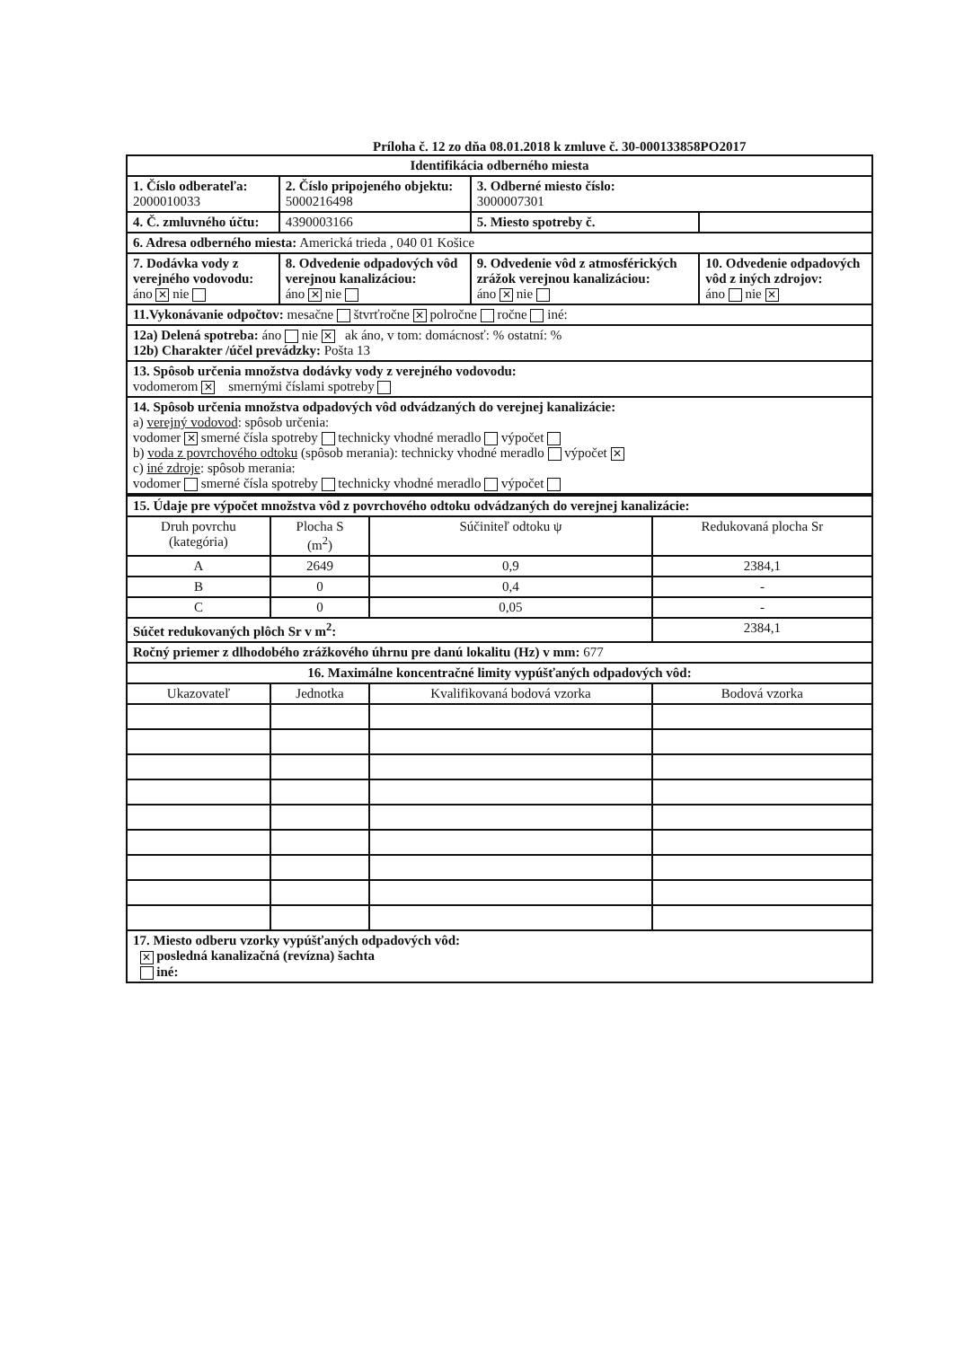Príloha č. 12 zo dňa 08.01.2018 k zmluve č. 30-000133858PO2017
| Identifikácia odberného miesta | | | |
| 1. Číslo odberateľa: 2000010033 | 2. Číslo pripojeného objektu: 5000216498 | 3. Odberné miesto číslo: 3000007301 | |
| 4. Č. zmluvného účtu: | 4390003166 | 5. Miesto spotreby č. | |
| 6. Adresa odberného miesta: Americká trieda , 040 01 Košice | | | |
| 7. Dodávka vody z verejného vodovodu: áno ✕ nie | 8. Odvedenie odpadových vôd verejnou kanalizáciou: áno ✕ nie | 9. Odvedenie vôd z atmosférických zrážok verejnou kanalizáciou: áno ✕ nie | 10. Odvedenie odpadových vôd z iných zdrojov: áno nie ✕ |
| 11.Vykonávanie odpočtov: mesačne štvrťročne ✕ polročne ročne iné: | | | |
| 12a) Delená spotreba: áno nie ✕ ak áno, v tom: domácnosť: % ostatní: % 12b) Charakter /účel prevádzky: Pošta 13 | | | |
| 13. Spôsob určenia množstva dodávky vody z verejného vodovodu: vodomerom ✕ smernými číslami spotreby | | | |
| 14. Spôsob určenia množstva odpadových vôd odvádzaných do verejnej kanalizácie: a) verejný vodovod : spôsob určenia: vodomer ✕ smerné čísla spotreby technicky vhodné meradlo výpočet b) voda z povrchového odtoku (spôsob merania): technicky vhodné meradlo výpočet ✕ c) iné zdroje : spôsob merania: vodomer smerné čísla spotreby technicky vhodné meradlo výpočet | | | |
| 15. Údaje pre výpočet množstva vôd z povrchového odtoku odvádzaných do verejnej kanalizácie: | | | |
| Druh povrchu (kategória) | Plocha S (m<sup>2</sup>) | Súčiniteľ odtoku ψ | Redukovaná plocha Sr |
| A | 2649 | 0,9 | 2384,1 |
| B | 0 | 0,4 | - |
| C | 0 | 0,05 | - |
| Súčet redukovaných plôch Sr v m<sup>2</sup>: | | | 2384,1 |
| Ročný priemer z dlhodobého zrážkového úhrnu pre danú lokalitu (Hz) v mm: 677 | | | |
| 16. Maximálne koncentračné limity vypúšťaných odpadových vôd: | | | |
| Ukazovateľ | Jednotka | Kvalifikovaná bodová vzorka | Bodová vzorka |
| 17. Miesto odberu vzorky vypúšťaných odpadových vôd: ✕ posledná kanalizačná (revízna) šachta iné: | | | |